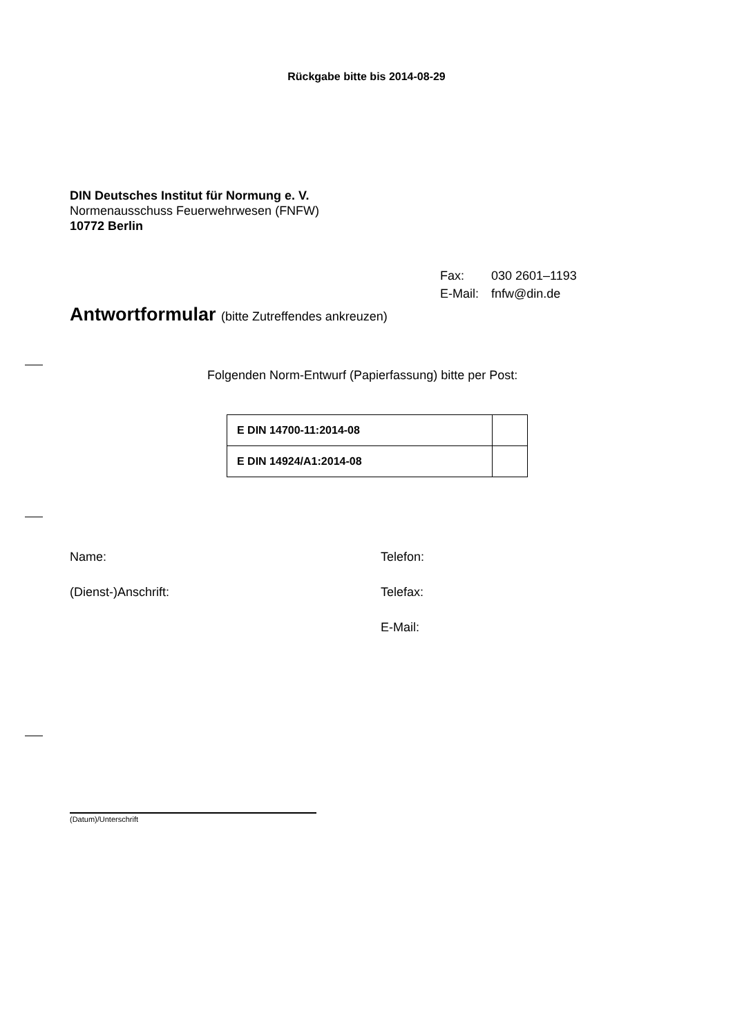Rückgabe bitte bis 2014-08-29
DIN Deutsches Institut für Normung e. V.
Normenausschuss Feuerwehrwesen (FNFW)
10772 Berlin
| Fax: | 030 2601–1193 |
| E-Mail: | fnfw@din.de |
Antwortformular (bitte Zutreffendes ankreuzen)
Folgenden Norm-Entwurf (Papierfassung) bitte per Post:
| E DIN 14700-11:2014-08 | |
| E DIN 14924/A1:2014-08 | |
Name: Telefon:
(Dienst-)Anschrift: Telefax:
E-Mail:
(Datum)/Unterschrift